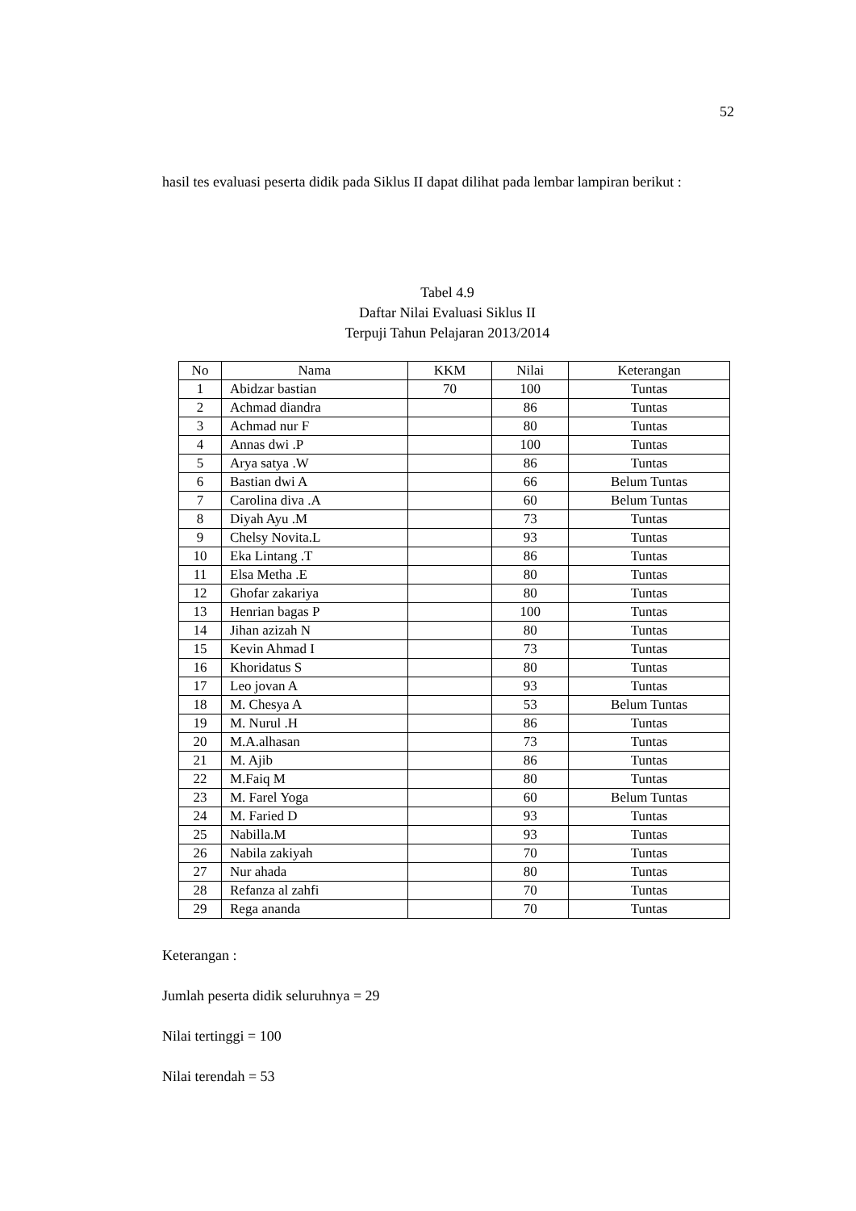52
hasil tes evaluasi peserta didik pada Siklus II dapat dilihat pada lembar lampiran berikut :
Tabel 4.9
Daftar Nilai Evaluasi Siklus II
Terpuji Tahun Pelajaran 2013/2014
| No | Nama | KKM | Nilai | Keterangan |
| --- | --- | --- | --- | --- |
| 1 | Abidzar bastian | 70 | 100 | Tuntas |
| 2 | Achmad diandra | | 86 | Tuntas |
| 3 | Achmad nur F | | 80 | Tuntas |
| 4 | Annas dwi .P | | 100 | Tuntas |
| 5 | Arya satya .W | | 86 | Tuntas |
| 6 | Bastian dwi A | | 66 | Belum Tuntas |
| 7 | Carolina diva .A | | 60 | Belum Tuntas |
| 8 | Diyah Ayu .M | | 73 | Tuntas |
| 9 | Chelsy Novita.L | | 93 | Tuntas |
| 10 | Eka Lintang .T | | 86 | Tuntas |
| 11 | Elsa Metha .E | | 80 | Tuntas |
| 12 | Ghofar zakariya | | 80 | Tuntas |
| 13 | Henrian bagas P | | 100 | Tuntas |
| 14 | Jihan azizah N | | 80 | Tuntas |
| 15 | Kevin Ahmad I | | 73 | Tuntas |
| 16 | Khoridatus S | | 80 | Tuntas |
| 17 | Leo jovan A | | 93 | Tuntas |
| 18 | M. Chesya A | | 53 | Belum Tuntas |
| 19 | M. Nurul .H | | 86 | Tuntas |
| 20 | M.A.alhasan | | 73 | Tuntas |
| 21 | M. Ajib | | 86 | Tuntas |
| 22 | M.Faiq M | | 80 | Tuntas |
| 23 | M. Farel Yoga | | 60 | Belum Tuntas |
| 24 | M. Faried D | | 93 | Tuntas |
| 25 | Nabilla.M | | 93 | Tuntas |
| 26 | Nabila zakiyah | | 70 | Tuntas |
| 27 | Nur ahada | | 80 | Tuntas |
| 28 | Refanza al zahfi | | 70 | Tuntas |
| 29 | Rega ananda | | 70 | Tuntas |
Keterangan :
Jumlah peserta didik seluruhnya = 29
Nilai tertinggi = 100
Nilai terendah = 53